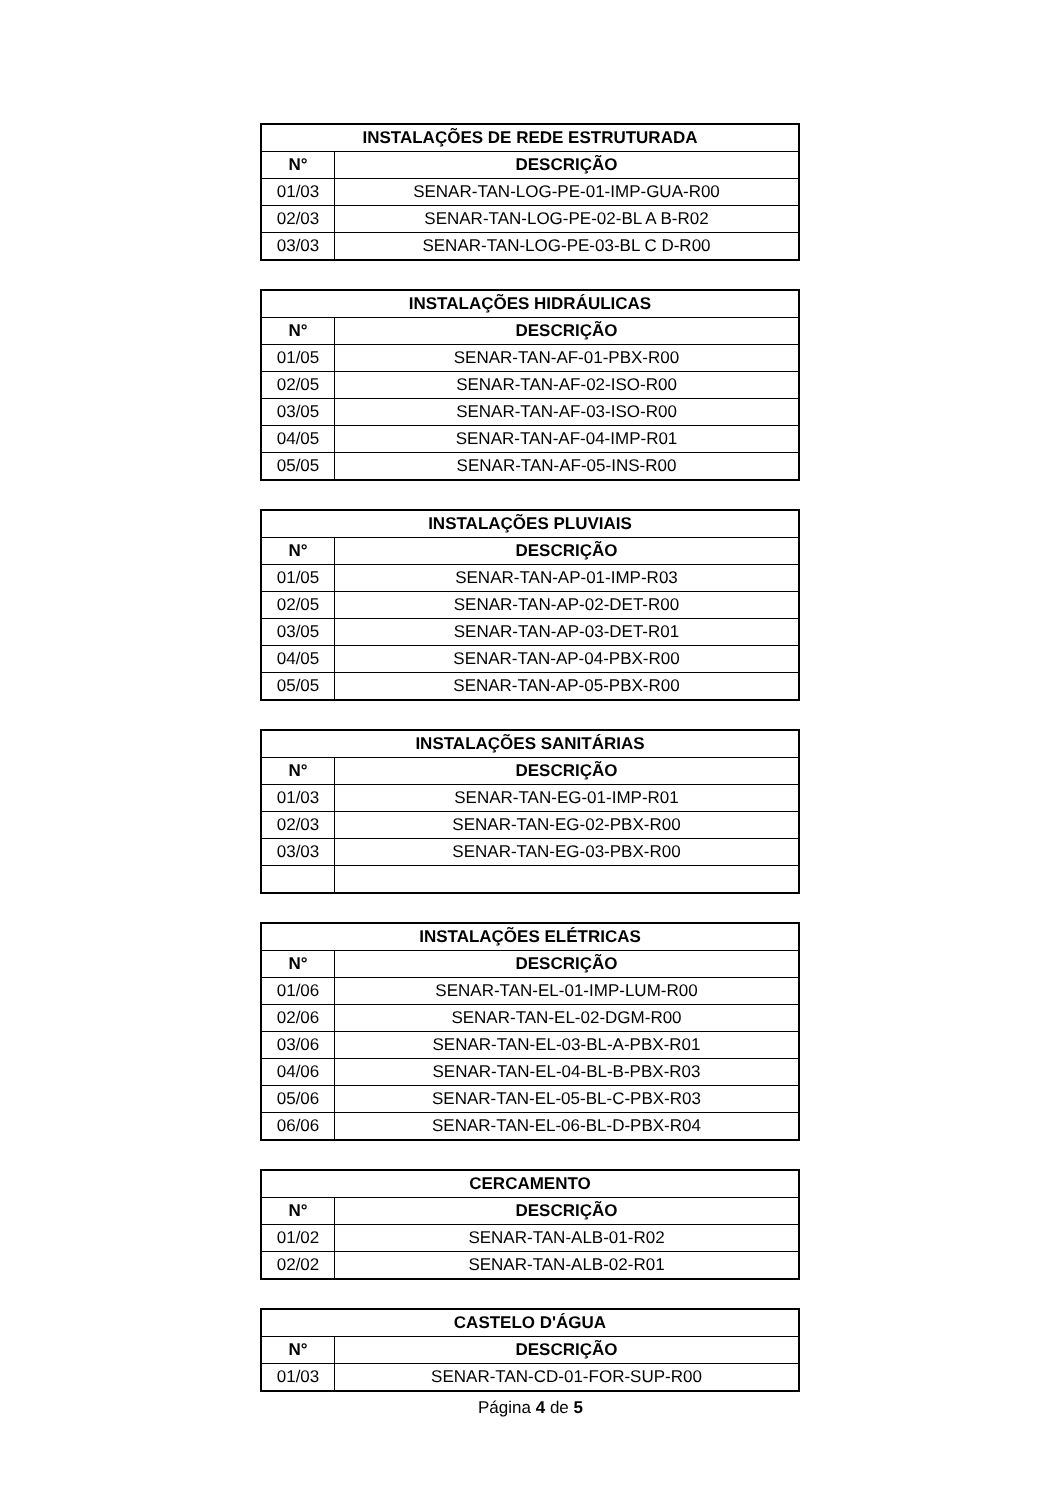| INSTALAÇÕES DE REDE ESTRUTURADA | |
| --- | --- |
| N° | DESCRIÇÃO |
| 01/03 | SENAR-TAN-LOG-PE-01-IMP-GUA-R00 |
| 02/03 | SENAR-TAN-LOG-PE-02-BL A B-R02 |
| 03/03 | SENAR-TAN-LOG-PE-03-BL C D-R00 |
| INSTALAÇÕES HIDRÁULICAS | |
| --- | --- |
| N° | DESCRIÇÃO |
| 01/05 | SENAR-TAN-AF-01-PBX-R00 |
| 02/05 | SENAR-TAN-AF-02-ISO-R00 |
| 03/05 | SENAR-TAN-AF-03-ISO-R00 |
| 04/05 | SENAR-TAN-AF-04-IMP-R01 |
| 05/05 | SENAR-TAN-AF-05-INS-R00 |
| INSTALAÇÕES PLUVIAIS | |
| --- | --- |
| N° | DESCRIÇÃO |
| 01/05 | SENAR-TAN-AP-01-IMP-R03 |
| 02/05 | SENAR-TAN-AP-02-DET-R00 |
| 03/05 | SENAR-TAN-AP-03-DET-R01 |
| 04/05 | SENAR-TAN-AP-04-PBX-R00 |
| 05/05 | SENAR-TAN-AP-05-PBX-R00 |
| INSTALAÇÕES SANITÁRIAS | |
| --- | --- |
| N° | DESCRIÇÃO |
| 01/03 | SENAR-TAN-EG-01-IMP-R01 |
| 02/03 | SENAR-TAN-EG-02-PBX-R00 |
| 03/03 | SENAR-TAN-EG-03-PBX-R00 |
| INSTALAÇÕES ELÉTRICAS | |
| --- | --- |
| N° | DESCRIÇÃO |
| 01/06 | SENAR-TAN-EL-01-IMP-LUM-R00 |
| 02/06 | SENAR-TAN-EL-02-DGM-R00 |
| 03/06 | SENAR-TAN-EL-03-BL-A-PBX-R01 |
| 04/06 | SENAR-TAN-EL-04-BL-B-PBX-R03 |
| 05/06 | SENAR-TAN-EL-05-BL-C-PBX-R03 |
| 06/06 | SENAR-TAN-EL-06-BL-D-PBX-R04 |
| CERCAMENTO | |
| --- | --- |
| N° | DESCRIÇÃO |
| 01/02 | SENAR-TAN-ALB-01-R02 |
| 02/02 | SENAR-TAN-ALB-02-R01 |
| CASTELO D'ÁGUA | |
| --- | --- |
| N° | DESCRIÇÃO |
| 01/03 | SENAR-TAN-CD-01-FOR-SUP-R00 |
Página 4 de 5